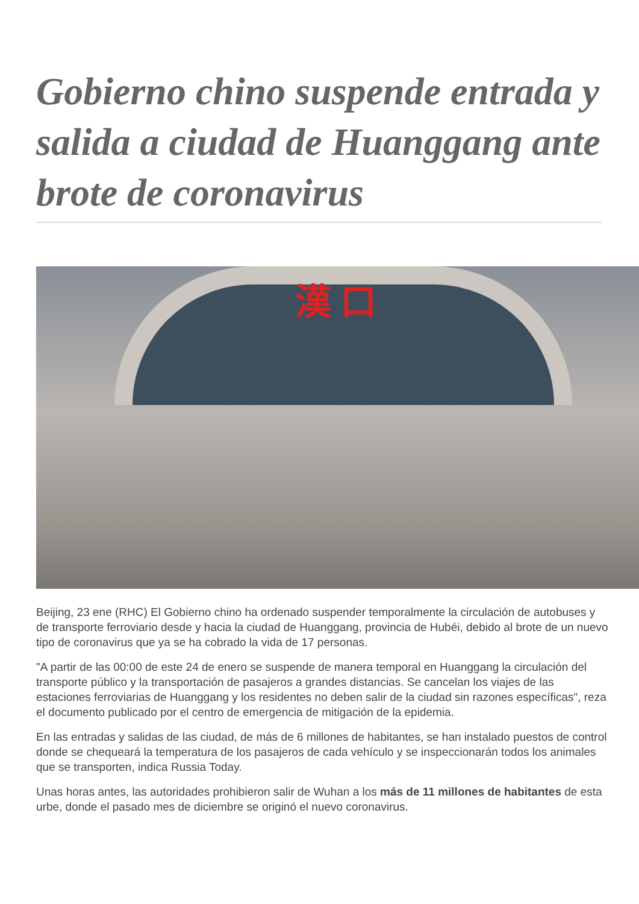Gobierno chino suspende entrada y salida a ciudad de Huanggang ante brote de coronavirus
漢 口
Beijing, 23 ene (RHC) El Gobierno chino ha ordenado suspender temporalmente la circulación de autobuses y de transporte ferroviario desde y hacia la ciudad de Huanggang, provincia de Hubéi, debido al brote de un nuevo tipo de coronavirus que ya se ha cobrado la vida de 17 personas.
"A partir de las 00:00 de este 24 de enero se suspende de manera temporal en Huanggang la circulación del transporte público y la transportación de pasajeros a grandes distancias. Se cancelan los viajes de las estaciones ferroviarias de Huanggang y los residentes no deben salir de la ciudad sin razones específicas", reza el documento publicado por el centro de emergencia de mitigación de la epidemia.
En las entradas y salidas de las ciudad, de más de 6 millones de habitantes, se han instalado puestos de control donde se chequeará la temperatura de los pasajeros de cada vehículo y se inspeccionarán todos los animales que se transporten, indica Russia Today.
Unas horas antes, las autoridades prohibieron salir de Wuhan a los más de 11 millones de habitantes de esta urbe, donde el pasado mes de diciembre se originó el nuevo coronavirus.